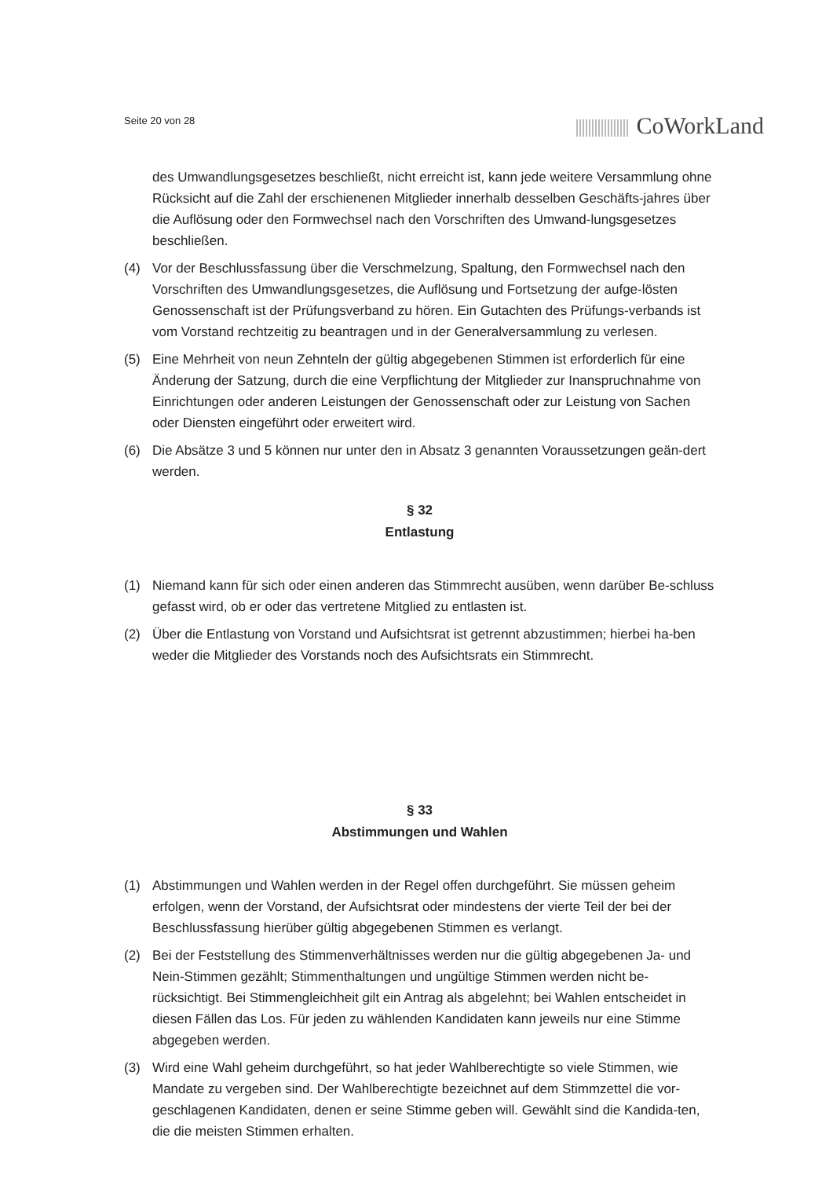Seite 20 von 28
CoWorkLand
des Umwandlungsgesetzes beschließt, nicht erreicht ist, kann jede weitere Versammlung ohne Rücksicht auf die Zahl der erschienenen Mitglieder innerhalb desselben Geschäfts-jahres über die Auflösung oder den Formwechsel nach den Vorschriften des Umwand-lungsgesetzes beschließen.
(4) Vor der Beschlussfassung über die Verschmelzung, Spaltung, den Formwechsel nach den Vorschriften des Umwandlungsgesetzes, die Auflösung und Fortsetzung der aufge-lösten Genossenschaft ist der Prüfungsverband zu hören. Ein Gutachten des Prüfungs-verbands ist vom Vorstand rechtzeitig zu beantragen und in der Generalversammlung zu verlesen.
(5) Eine Mehrheit von neun Zehnteln der gültig abgegebenen Stimmen ist erforderlich für eine Änderung der Satzung, durch die eine Verpflichtung der Mitglieder zur Inanspruchnahme von Einrichtungen oder anderen Leistungen der Genossenschaft oder zur Leistung von Sachen oder Diensten eingeführt oder erweitert wird.
(6) Die Absätze 3 und 5 können nur unter den in Absatz 3 genannten Voraussetzungen geän-dert werden.
§ 32
Entlastung
(1) Niemand kann für sich oder einen anderen das Stimmrecht ausüben, wenn darüber Be-schluss gefasst wird, ob er oder das vertretene Mitglied zu entlasten ist.
(2) Über die Entlastung von Vorstand und Aufsichtsrat ist getrennt abzustimmen; hierbei ha-ben weder die Mitglieder des Vorstands noch des Aufsichtsrats ein Stimmrecht.
§ 33
Abstimmungen und Wahlen
(1) Abstimmungen und Wahlen werden in der Regel offen durchgeführt. Sie müssen geheim erfolgen, wenn der Vorstand, der Aufsichtsrat oder mindestens der vierte Teil der bei der Beschlussfassung hierüber gültig abgegebenen Stimmen es verlangt.
(2) Bei der Feststellung des Stimmenverhältnisses werden nur die gültig abgegebenen Ja- und Nein-Stimmen gezählt; Stimmenthaltungen und ungültige Stimmen werden nicht be-rücksichtigt. Bei Stimmengleichheit gilt ein Antrag als abgelehnt; bei Wahlen entscheidet in diesen Fällen das Los. Für jeden zu wählenden Kandidaten kann jeweils nur eine Stimme abgegeben werden.
(3) Wird eine Wahl geheim durchgeführt, so hat jeder Wahlberechtigte so viele Stimmen, wie Mandate zu vergeben sind. Der Wahlberechtigte bezeichnet auf dem Stimmzettel die vor-geschlagenen Kandidaten, denen er seine Stimme geben will. Gewählt sind die Kandida-ten, die die meisten Stimmen erhalten.